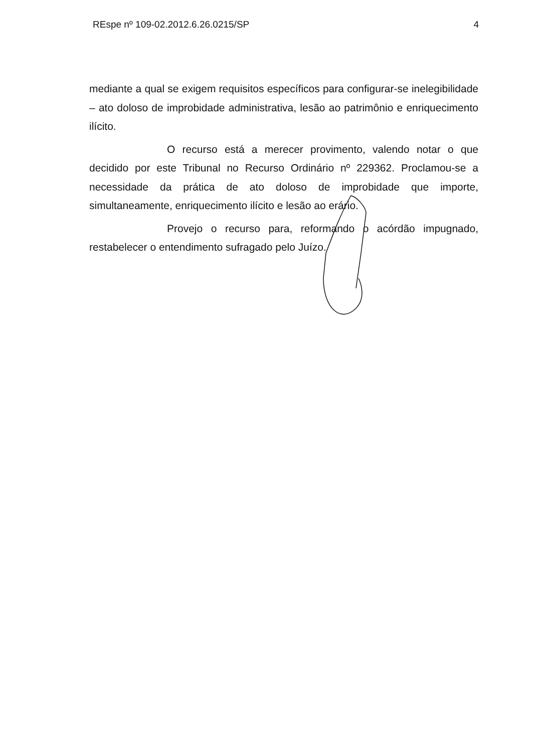REspe nº 109-02.2012.6.26.0215/SP 4
mediante a qual se exigem requisitos específicos para configurar-se inelegibilidade – ato doloso de improbidade administrativa, lesão ao patrimônio e enriquecimento ilícito.
O recurso está a merecer provimento, valendo notar o que decidido por este Tribunal no Recurso Ordinário nº 229362. Proclamou-se a necessidade da prática de ato doloso de improbidade que importe, simultaneamente, enriquecimento ilícito e lesão ao erário.
Provejo o recurso para, reformando o acórdão impugnado, restabelecer o entendimento sufragado pelo Juízo.